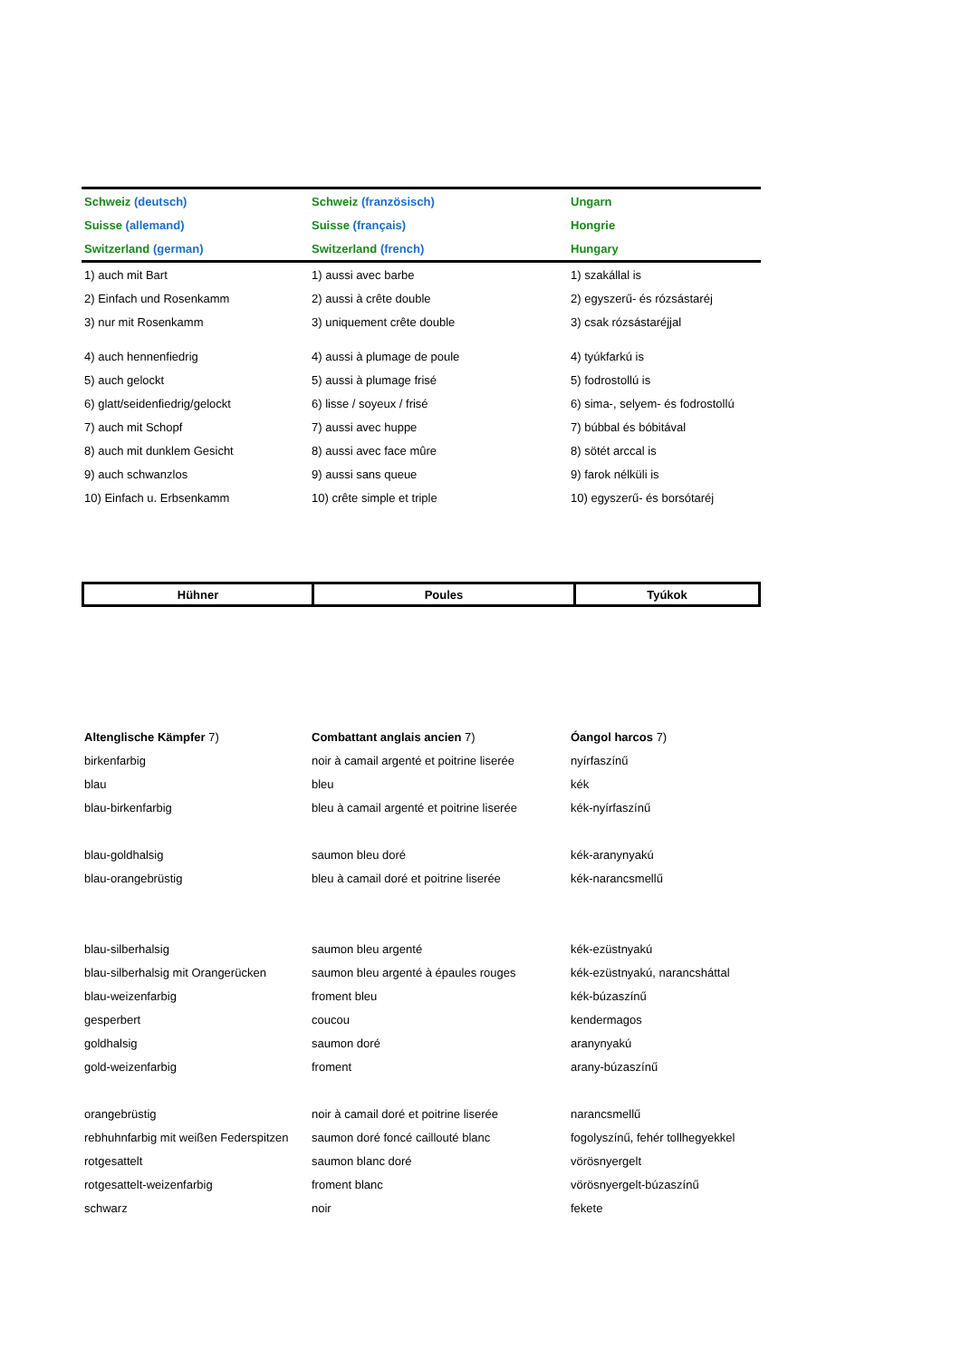| Schweiz (deutsch) | Schweiz (französisch) | Ungarn |
| Suisse (allemand) | Suisse (français) | Hongrie |
| Switzerland (german) | Switzerland (french) | Hungary |
| 1) auch mit Bart | 1) aussi avec barbe | 1) szakállal is |
| 2) Einfach und Rosenkamm | 2) aussi à crête double | 2) egyszerű- és rózsástaréj |
| 3) nur mit Rosenkamm | 3) uniquement crête double | 3) csak rózsástaréjjal |
| 4) auch hennenfiedrig | 4) aussi à plumage de poule | 4) tyúkfarkú is |
| 5) auch gelockt | 5) aussi à plumage frisé | 5) fodrostollú is |
| 6) glatt/seidenfiedrig/gelockt | 6) lisse / soyeux / frisé | 6) sima-, selyem- és fodrostollú |
| 7) auch mit Schopf | 7) aussi avec huppe | 7) búbbal és bóbitával |
| 8) auch mit dunklem Gesicht | 8) aussi avec face mûre | 8) sötét arccal is |
| 9) auch schwanzlos | 9) aussi sans queue | 9) farok nélküli is |
| 10) Einfach u. Erbsenkamm | 10) crête simple et triple | 10) egyszerű- és borsótaréj |
| Hühner | Poules | Tyúkok |
| Altenglische Kämpfer 7) | Combattant anglais ancien 7) | Óangol harcos 7) |
| birkenfarbig | noir à camail argenté et poitrine liserée | nyírfaszínű |
| blau | bleu | kék |
| blau-birkenfarbig | bleu à camail argenté et poitrine liserée | kék-nyírfaszínű |
| blau-goldhalsig | saumon bleu doré | kék-aranynyakú |
| blau-orangebrüstig | bleu à camail doré et poitrine liserée | kék-narancsmellű |
| blau-silberhalsig | saumon bleu argenté | kék-ezüstnyakú |
| blau-silberhalsig mit Orangerücken | saumon bleu argenté à épaules rouges | kék-ezüstnyakú, narancsháttal |
| blau-weizenfarbig | froment bleu | kék-búzaszínű |
| gesperbert | coucou | kendermagos |
| goldhalsig | saumon doré | aranynyakú |
| gold-weizenfarbig | froment | arany-búzaszínű |
| orangebrüstig | noir à camail doré et poitrine liserée | narancsmellű |
| rebhuhnfarbig mit weißen Federspitzen | saumon doré foncé caillouté blanc | fogolyszínű, fehér tollhegyekkel |
| rotgesattelt | saumon blanc doré | vörösnyergelt |
| rotgesattelt-weizenfarbig | froment blanc | vörösnyergelt-búzaszínű |
| schwarz | noir | fekete |